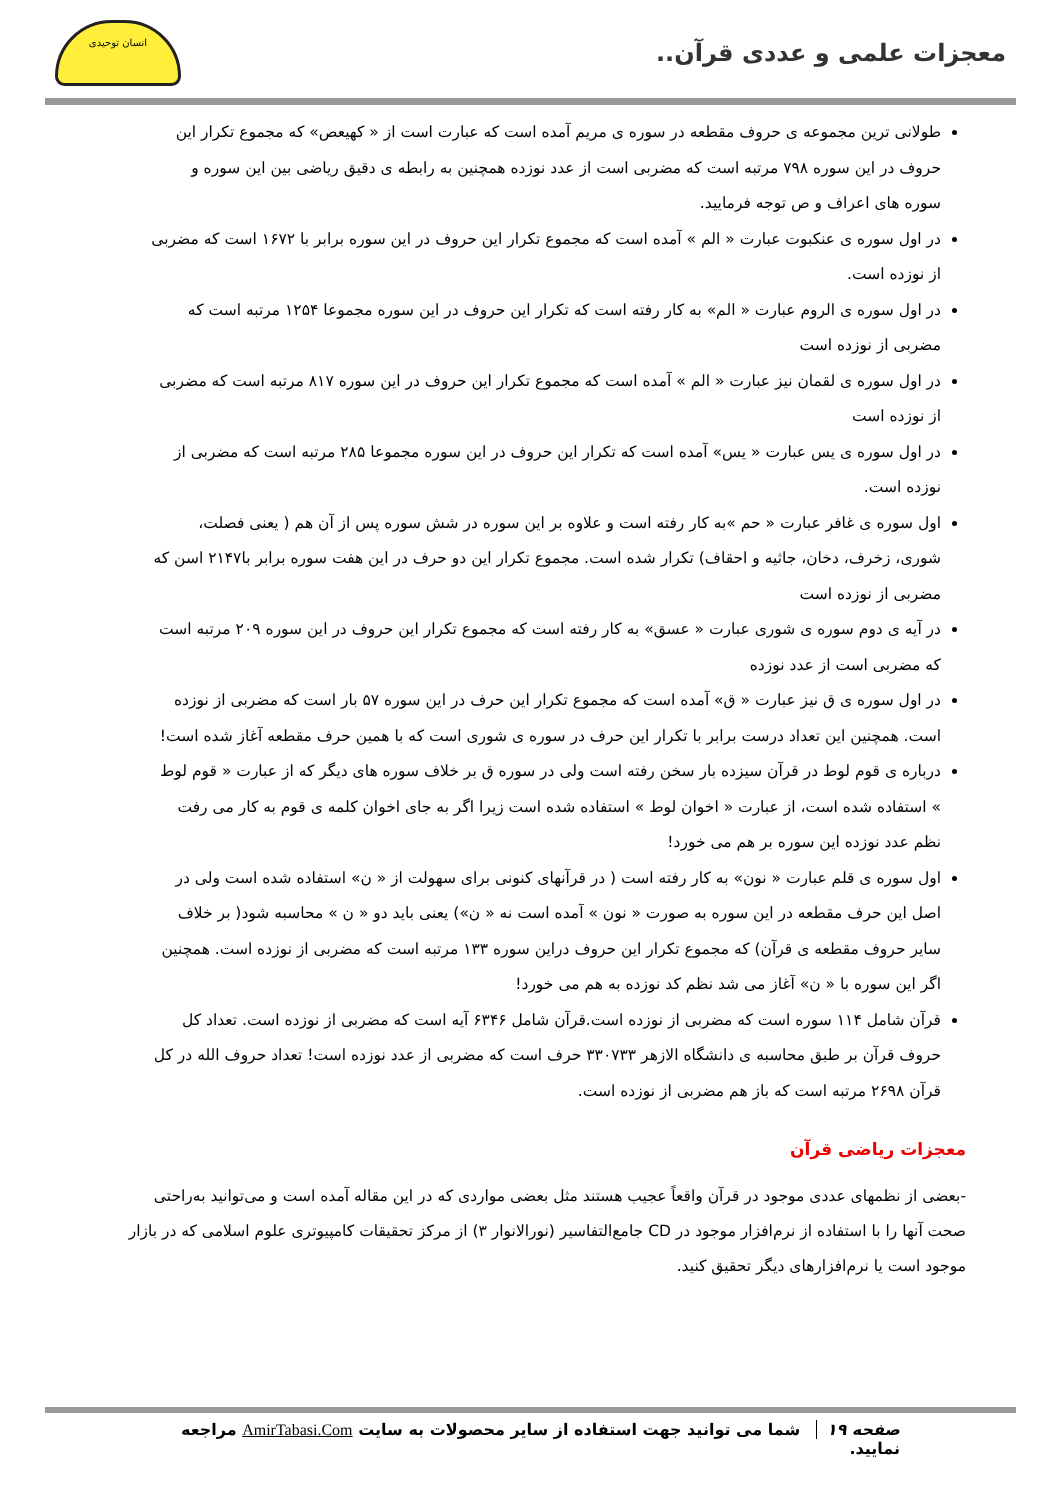معجزات علمی و عددی قرآن..
انسان توحیدی
طولانی ترین مجموعه ی حروف مقطعه در سوره ی مریم آمده است که عبارت است از « کهیعص» که مجموع تکرار این حروف در این سوره ۷۹۸ مرتبه است که مضربی است از عدد نوزده همچنین به رابطه ی دقیق ریاضی بین این سوره و سوره های اعراف و ص توجه فرمایید.
در اول سوره ی عنکبوت عبارت « الم » آمده است که مجموع تکرار این حروف در این سوره برابر با ۱۶۷۲ است که مضربی از نوزده است.
در اول سوره ی الروم عبارت « الم» به کار رفته است که تکرار این حروف در این سوره مجموعا ۱۲۵۴ مرتبه است که مضربی از نوزده است
در اول سوره ی لقمان نیز عبارت « الم » آمده است که مجموع تکرار این حروف در این سوره ۸۱۷ مرتبه است که مضربی از نوزده است
در اول سوره ی یس عبارت « یس» آمده است که تکرار این حروف در این سوره مجموعا ۲۸۵ مرتبه است که مضربی از نوزده است.
اول سوره ی غافر عبارت « حم »به کار رفته است و علاوه بر این سوره در شش سوره پس از آن هم ( یعنی فصلت، شوری، زخرف، دخان، جاثیه و احقاف) تکرار شده است. مجموع تکرار این دو حرف در این هفت سوره برابر با۲۱۴۷ اسن که مضربی از نوزده است
در آیه ی دوم سوره ی شوری عبارت « عسق» به کار رفته است که مجموع تکرار این حروف در این سوره ۲۰۹ مرتبه است که مضربی است از عدد نوزده
در اول سوره ی ق نیز عبارت « ق» آمده است که مجموع تکرار این حرف در این سوره ۵۷ بار است که مضربی از نوزده است. همچنین این تعداد درست برابر با تکرار این حرف در سوره ی شوری است که با همین حرف مقطعه آغاز شده است!
درباره ی قوم لوط در قرآن سیزده بار سخن رفته است ولی در سوره ق بر خلاف سوره های دیگر که از عبارت « قوم لوط » استفاده شده است، از عبارت « اخوان لوط » استفاده شده است زیرا اگر به جای اخوان کلمه ی قوم به کار می رفت نظم عدد نوزده این سوره بر هم می خورد!
اول سوره ی قلم عبارت « نون» به کار رفته است ( در قرآنهای کنونی برای سهولت از « ن» استفاده شده است ولی در اصل این حرف مقطعه در این سوره به صورت « نون » آمده است نه « ن») یعنی باید دو « ن » محاسبه شود( بر خلاف سایر حروف مقطعه ی قرآن) که مجموع تکرار این حروف دراین سوره ۱۳۳ مرتبه است که مضربی از نوزده است. همچنین اگر این سوره با « ن» آغاز می شد نظم کد نوزده به هم می خورد!
قرآن شامل ۱۱۴ سوره است که مضربی از نوزده است.قرآن شامل ۶۳۴۶ آیه است که مضربی از نوزده است. تعداد کل حروف قرآن بر طبق محاسبه ی دانشگاه الازهر ۳۳۰۷۳۳ حرف است که مضربی از عدد نوزده است! تعداد حروف الله در کل قرآن ۲۶۹۸ مرتبه است که باز هم مضربی از نوزده است.
معجزات ریاضی قرآن
-بعضی از نظمهای عددی موجود در قرآن واقعاً عجیب هستند مثل بعضی مواردی که در این مقاله آمده است و می‌توانید به‌راحتی صحت آنها را با استفاده از نرم‌افزار موجود در CD جامع‌التفاسیر (نورالانوار ۳) از مرکز تحقیقات کامپیوتری علوم اسلامی که در بازار موجود است یا نرم‌افزارهای دیگر تحقیق کنید.
صفحه ۱۹ شما می توانید جهت استفاده از سایر محصولات به سایت AmirTabasi.Com مراجعه نمایید.